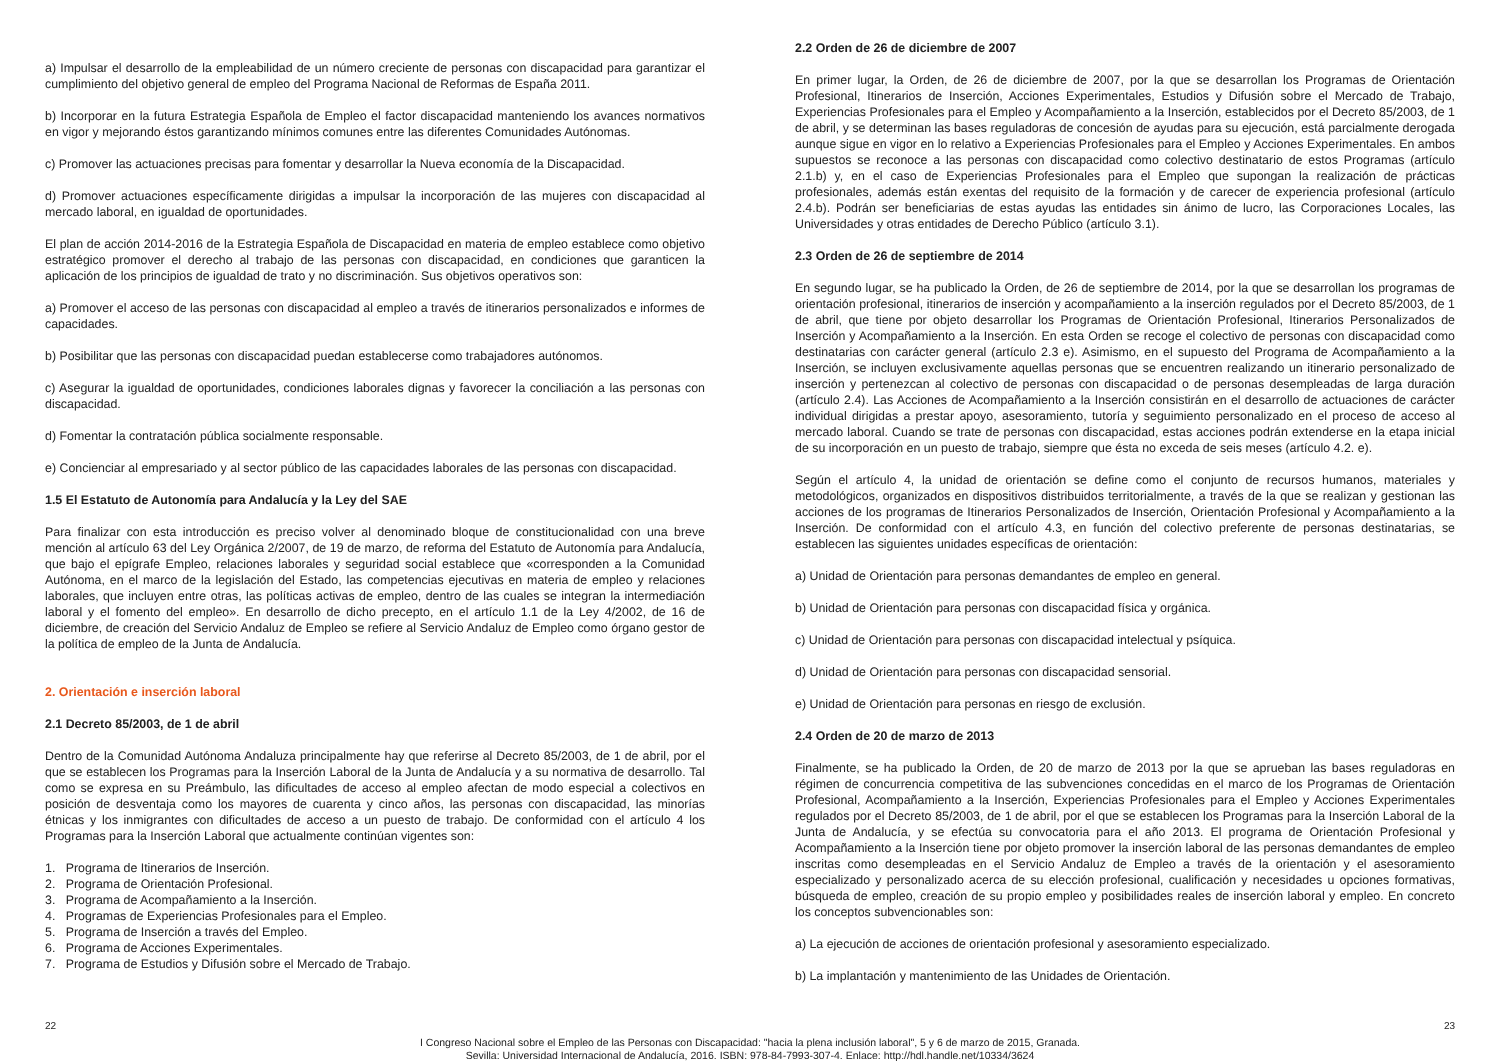a) Impulsar el desarrollo de la empleabilidad de un número creciente de personas con discapacidad para garantizar el cumplimiento del objetivo general de empleo del Programa Nacional de Reformas de España 2011.
b) Incorporar en la futura Estrategia Española de Empleo el factor discapacidad manteniendo los avances normativos en vigor y mejorando éstos garantizando mínimos comunes entre las diferentes Comunidades Autónomas.
c) Promover las actuaciones precisas para fomentar y desarrollar la Nueva economía de la Discapacidad.
d) Promover actuaciones específicamente dirigidas a impulsar la incorporación de las mujeres con discapacidad al mercado laboral, en igualdad de oportunidades.
El plan de acción 2014-2016 de la Estrategia Española de Discapacidad en materia de empleo establece como objetivo estratégico promover el derecho al trabajo de las personas con discapacidad, en condiciones que garanticen la aplicación de los principios de igualdad de trato y no discriminación. Sus objetivos operativos son:
a) Promover el acceso de las personas con discapacidad al empleo a través de itinerarios personalizados e informes de capacidades.
b) Posibilitar que las personas con discapacidad puedan establecerse como trabajadores autónomos.
c) Asegurar la igualdad de oportunidades, condiciones laborales dignas y favorecer la conciliación a las personas con discapacidad.
d) Fomentar la contratación pública socialmente responsable.
e) Concienciar al empresariado y al sector público de las capacidades laborales de las personas con discapacidad.
1.5 El Estatuto de Autonomía para Andalucía y la Ley del SAE
Para finalizar con esta introducción es preciso volver al denominado bloque de constitucionalidad con una breve mención al artículo 63 del Ley Orgánica 2/2007, de 19 de marzo, de reforma del Estatuto de Autonomía para Andalucía, que bajo el epígrafe Empleo, relaciones laborales y seguridad social establece que «corresponden a la Comunidad Autónoma, en el marco de la legislación del Estado, las competencias ejecutivas en materia de empleo y relaciones laborales, que incluyen entre otras, las políticas activas de empleo, dentro de las cuales se integran la intermediación laboral y el fomento del empleo». En desarrollo de dicho precepto, en el artículo 1.1 de la Ley 4/2002, de 16 de diciembre, de creación del Servicio Andaluz de Empleo se refiere al Servicio Andaluz de Empleo como órgano gestor de la política de empleo de la Junta de Andalucía.
2. Orientación e inserción laboral
2.1 Decreto 85/2003, de 1 de abril
Dentro de la Comunidad Autónoma Andaluza principalmente hay que referirse al Decreto 85/2003, de 1 de abril, por el que se establecen los Programas para la Inserción Laboral de la Junta de Andalucía y a su normativa de desarrollo. Tal como se expresa en su Preámbulo, las dificultades de acceso al empleo afectan de modo especial a colectivos en posición de desventaja como los mayores de cuarenta y cinco años, las personas con discapacidad, las minorías étnicas y los inmigrantes con dificultades de acceso a un puesto de trabajo. De conformidad con el artículo 4 los Programas para la Inserción Laboral que actualmente continúan vigentes son:
1. Programa de Itinerarios de Inserción.
2. Programa de Orientación Profesional.
3. Programa de Acompañamiento a la Inserción.
4. Programas de Experiencias Profesionales para el Empleo.
5. Programa de Inserción a través del Empleo.
6. Programa de Acciones Experimentales.
7. Programa de Estudios y Difusión sobre el Mercado de Trabajo.
2.2 Orden de 26 de diciembre de 2007
En primer lugar, la Orden, de 26 de diciembre de 2007, por la que se desarrollan los Programas de Orientación Profesional, Itinerarios de Inserción, Acciones Experimentales, Estudios y Difusión sobre el Mercado de Trabajo, Experiencias Profesionales para el Empleo y Acompañamiento a la Inserción, establecidos por el Decreto 85/2003, de 1 de abril, y se determinan las bases reguladoras de concesión de ayudas para su ejecución, está parcialmente derogada aunque sigue en vigor en lo relativo a Experiencias Profesionales para el Empleo y Acciones Experimentales. En ambos supuestos se reconoce a las personas con discapacidad como colectivo destinatario de estos Programas (artículo 2.1.b) y, en el caso de Experiencias Profesionales para el Empleo que supongan la realización de prácticas profesionales, además están exentas del requisito de la formación y de carecer de experiencia profesional (artículo 2.4.b). Podrán ser beneficiarias de estas ayudas las entidades sin ánimo de lucro, las Corporaciones Locales, las Universidades y otras entidades de Derecho Público (artículo 3.1).
2.3 Orden de 26 de septiembre de 2014
En segundo lugar, se ha publicado la Orden, de 26 de septiembre de 2014, por la que se desarrollan los programas de orientación profesional, itinerarios de inserción y acompañamiento a la inserción regulados por el Decreto 85/2003, de 1 de abril, que tiene por objeto desarrollar los Programas de Orientación Profesional, Itinerarios Personalizados de Inserción y Acompañamiento a la Inserción. En esta Orden se recoge el colectivo de personas con discapacidad como destinatarias con carácter general (artículo 2.3 e). Asimismo, en el supuesto del Programa de Acompañamiento a la Inserción, se incluyen exclusivamente aquellas personas que se encuentren realizando un itinerario personalizado de inserción y pertenezcan al colectivo de personas con discapacidad o de personas desempleadas de larga duración (artículo 2.4). Las Acciones de Acompañamiento a la Inserción consistirán en el desarrollo de actuaciones de carácter individual dirigidas a prestar apoyo, asesoramiento, tutoría y seguimiento personalizado en el proceso de acceso al mercado laboral. Cuando se trate de personas con discapacidad, estas acciones podrán extenderse en la etapa inicial de su incorporación en un puesto de trabajo, siempre que ésta no exceda de seis meses (artículo 4.2. e).
Según el artículo 4, la unidad de orientación se define como el conjunto de recursos humanos, materiales y metodológicos, organizados en dispositivos distribuidos territorialmente, a través de la que se realizan y gestionan las acciones de los programas de Itinerarios Personalizados de Inserción, Orientación Profesional y Acompañamiento a la Inserción. De conformidad con el artículo 4.3, en función del colectivo preferente de personas destinatarias, se establecen las siguientes unidades específicas de orientación:
a) Unidad de Orientación para personas demandantes de empleo en general.
b) Unidad de Orientación para personas con discapacidad física y orgánica.
c) Unidad de Orientación para personas con discapacidad intelectual y psíquica.
d) Unidad de Orientación para personas con discapacidad sensorial.
e) Unidad de Orientación para personas en riesgo de exclusión.
2.4 Orden de 20 de marzo de 2013
Finalmente, se ha publicado la Orden, de 20 de marzo de 2013 por la que se aprueban las bases reguladoras en régimen de concurrencia competitiva de las subvenciones concedidas en el marco de los Programas de Orientación Profesional, Acompañamiento a la Inserción, Experiencias Profesionales para el Empleo y Acciones Experimentales regulados por el Decreto 85/2003, de 1 de abril, por el que se establecen los Programas para la Inserción Laboral de la Junta de Andalucía, y se efectúa su convocatoria para el año 2013. El programa de Orientación Profesional y Acompañamiento a la Inserción tiene por objeto promover la inserción laboral de las personas demandantes de empleo inscritas como desempleadas en el Servicio Andaluz de Empleo a través de la orientación y el asesoramiento especializado y personalizado acerca de su elección profesional, cualificación y necesidades u opciones formativas, búsqueda de empleo, creación de su propio empleo y posibilidades reales de inserción laboral y empleo. En concreto los conceptos subvencionables son:
a) La ejecución de acciones de orientación profesional y asesoramiento especializado.
b) La implantación y mantenimiento de las Unidades de Orientación.
22 23
I Congreso Nacional sobre el Empleo de las Personas con Discapacidad: "hacia la plena inclusión laboral", 5 y 6 de marzo de 2015, Granada.
Sevilla: Universidad Internacional de Andalucía, 2016. ISBN: 978-84-7993-307-4. Enlace: http://hdl.handle.net/10334/3624